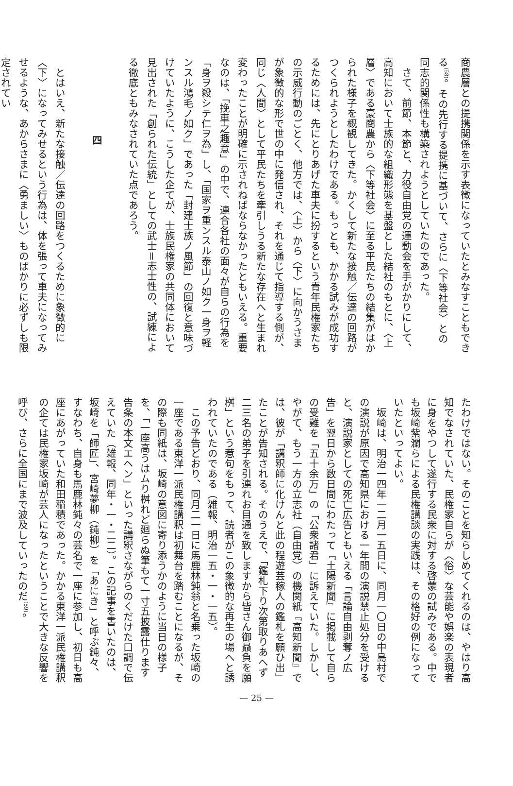商農層との提携関係を示す表徴になっていたとみなすこともできる<sup>(58)</sup>。その先行する提携に基づいて、さらに〈下等社会〉との同志的関係性も構築されようとしていたのであった。
　さて、前節、本節と、力役自由党の運動会を手がかりにして、高知において士族的な組織形態を基盤とした結社のもとに、〈上層〉である豪商農から〈下等社会〉に至る平民たちの結集がはかられた様子を概観してきた。かくして新たな接触／伝達の回路がつくられようとしたわけである。もっとも、かかる試みが成功するためには、先にとりあげた車夫に扮するという青年民権家たちの示威行動のごとく、他方では、〈上〉から〈下〉に向かうさまが象徴的な形で世の中に発信され、それを通じて指導する側が、同じ〈人間〉として平民たちを牽引しうる新たな存在へと生まれ変わったことが明確に示されねばならなかったともいえる。重要なのは、「挽車之趣意」の中で、連合各社の面々が自らの行為を「身ヲ殺シテ仁ヲ為」し、「国家ヲ重ンスル泰山ノ如ク一身ヲ軽ンスル鴻毛ノ如ク」であった「封建士族ノ風節」の回復と意味づけていたように、こうした企てが、士族民権家の共同体において見出された「創られた伝統」としての武士＝志士性の、試練による徹底ともみなされていた点であろう。
四
　とはいえ、新たな接触／伝達の回路をつくるために象徴的に〈下〉になってみせるという行為は、体を張って車夫になってみせるような、あからさまに〈勇ましい〉ものばかりに必ずしも限定されてい
たわけではない。そのことを知らしめてくれるのは、やはり高知でなされていた、民権家自らが〈俗〉な芸能や娯楽の表現者に身をやつして遂行する民衆に対する啓蒙の試みである。中でも坂崎紫瀾らによる民権講談の実践は、その格好の例になっていたといってよい。
　坂崎は、明治一四年一二月一五日に、同月一〇日の中島村での演説が原因で高知県における一年間の演説禁止処分を受けると、演説家としての死亡広告ともいえる「言論自由剥奪ノ広告」を翌日から数日間にわたって『土陽新聞』に掲載して自らの受難を「五十余万」の「公衆諸君」に訴えていた。しかし、やがて、もう一方の立志社（自由党）の機関紙『高知新聞』では、彼が「講釈師に化けんと此の程遊芸稼人の鑑札を願ひ出」たことが告知される。そのうえで、「鑑札下り次第取りあへず二三名の弟子を引連れお目通を致しますから皆さん御贔負を願桝」という惹句をもって、読者がこの象徴的な再生の場へと誘われていたのである（雑報、明治一五・一・一五）。
　この予告どおり、同月二一日に馬鹿林鈍翁と名乗った坂崎の一座である東洋一派民権講釈は初舞台を踏むことになるが、その際も同紙は、坂崎の意図に寄り添うかのように当日の様子を、「一座高うはムり桝れど廻らぬ筆もて一寸五披露仕ります告条の本文エヘン」といった講釈さながらのくだけた口調で伝えていた（雑報、同年・一・二二）。この記事を書いたのは、坂崎を「師匠」、宮崎夢柳（鈍柳）を「あにき」と呼ぶ鈍々、すなわち、自身も馬鹿林鈍々の芸名で一座に参加し、初日も高座にあがっていた和田稲積であった。かかる東洋一派民権講釈の企ては民権家坂崎が芸人になったということで大きな反響を呼び、さらに全国にまで波及していったのだ<sup>(59)</sup>。
— 25 —